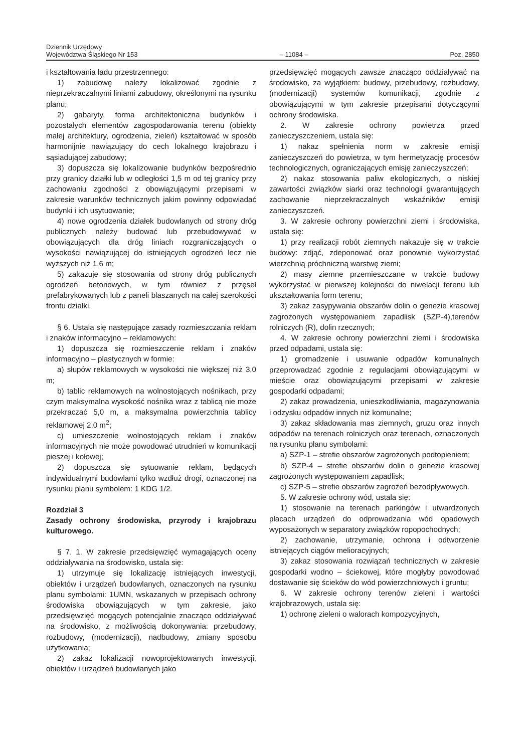Dziennik Urzędowy
Województwa Śląskiego Nr 153
– 11084 –
Poz. 2850
i kształtowania ładu przestrzennego:
1) zabudowę należy lokalizować zgodnie z nieprzekraczalnymi liniami zabudowy, określonymi na rysunku planu;
2) gabaryty, forma architektoniczna budynków i pozostałych elementów zagospodarowania terenu (obiekty małej architektury, ogrodzenia, zieleń) kształtować w sposób harmonijnie nawiązujący do cech lokalnego krajobrazu i sąsiadującej zabudowy;
3) dopuszcza się lokalizowanie budynków bezpośrednio przy granicy działki lub w odległości 1,5 m od tej granicy przy zachowaniu zgodności z obowiązującymi przepisami w zakresie warunków technicznych jakim powinny odpowiadać budynki i ich usytuowanie;
4) nowe ogrodzenia działek budowlanych od strony dróg publicznych należy budować lub przebudowywać w obowiązujących dla dróg liniach rozgraniczających o wysokości nawiązującej do istniejących ogrodzeń lecz nie wyższych niż 1,6 m;
5) zakazuje się stosowania od strony dróg publicznych ogrodzeń betonowych, w tym również z przęseł prefabrykowanych lub z paneli blaszanych na całej szerokości frontu działki.
§ 6. Ustala się następujące zasady rozmieszczania reklam i znaków informacyjno – reklamowych:
1) dopuszcza się rozmieszczenie reklam i znaków informacyjno – plastycznych w formie:
a) słupów reklamowych w wysokości nie większej niż 3,0 m;
b) tablic reklamowych na wolnostojących nośnikach, przy czym maksymalna wysokość nośnika wraz z tablicą nie może przekraczać 5,0 m, a maksymalna powierzchnia tablicy reklamowej 2,0 m<sup>2</sup>;
c) umieszczenie wolnostojących reklam i znaków informacyjnych nie może powodować utrudnień w komunikacji pieszej i kołowej;
2) dopuszcza się sytuowanie reklam, będących indywidualnymi budowlami tylko wzdłuż drogi, oznaczonej na rysunku planu symbolem: 1 KDG 1/2.
Rozdział 3
Zasady ochrony środowiska, przyrody i krajobrazu kulturowego.
§ 7. 1. W zakresie przedsięwzięć wymagających oceny oddziaływania na środowisko, ustala się:
1) utrzymuje się lokalizację istniejących inwestycji, obiektów i urządzeń budowlanych, oznaczonych na rysunku planu symbolami: 1UMN, wskazanych w przepisach ochrony środowiska obowiązujących w tym zakresie, jako przedsięwzięć mogących potencjalnie znacząco oddziaływać na środowisko, z możliwością dokonywania: przebudowy, rozbudowy, (modernizacji), nadbudowy, zmiany sposobu użytkowania;
2) zakaz lokalizacji nowoprojektowanych inwestycji, obiektów i urządzeń budowlanych jako
przedsięwzięć mogących zawsze znacząco oddziaływać na środowisko, za wyjątkiem: budowy, przebudowy, rozbudowy, (modernizacji) systemów komunikacji, zgodnie z obowiązującymi w tym zakresie przepisami dotyczącymi ochrony środowiska.
2. W zakresie ochrony powietrza przed zanieczyszczeniem, ustala się:
1) nakaz spełnienia norm w zakresie emisji zanieczyszczeń do powietrza, w tym hermetyzację procesów technologicznych, ograniczających emisję zanieczyszczeń;
2) nakaz stosowania paliw ekologicznych, o niskiej zawartości związków siarki oraz technologii gwarantujących zachowanie nieprzekraczalnych wskaźników emisji zanieczyszczeń.
3. W zakresie ochrony powierzchni ziemi i środowiska, ustala się:
1) przy realizacji robót ziemnych nakazuje się w trakcie budowy: zdjąć, zdeponować oraz ponownie wykorzystać wierzchnią próchniczną warstwę ziemi;
2) masy ziemne przemieszczane w trakcie budowy wykorzystać w pierwszej kolejności do niwelacji terenu lub ukształtowania form terenu;
3) zakaz zasypywania obszarów dolin o genezie krasowej zagrożonych występowaniem zapadlisk (SZP-4),terenów rolniczych (R), dolin rzecznych;
4. W zakresie ochrony powierzchni ziemi i środowiska przed odpadami, ustala się:
1) gromadzenie i usuwanie odpadów komunalnych przeprowadzać zgodnie z regulacjami obowiązującymi w mieście oraz obowiązującymi przepisami w zakresie gospodarki odpadami;
2) zakaz prowadzenia, unieszkodliwiania, magazynowania i odzysku odpadów innych niż komunalne;
3) zakaz składowania mas ziemnych, gruzu oraz innych odpadów na terenach rolniczych oraz terenach, oznaczonych na rysunku planu symbolami:
a) SZP-1 – strefie obszarów zagrożonych podtopieniem;
b) SZP-4 – strefie obszarów dolin o genezie krasowej zagrożonych występowaniem zapadlisk;
c) SZP-5 – strefie obszarów zagrożeń bezodpływowych.
5. W zakresie ochrony wód, ustala się:
1) stosowanie na terenach parkingów i utwardzonych placach urządzeń do odprowadzania wód opadowych wyposażonych w separatory związków ropopochodnych;
2) zachowanie, utrzymanie, ochrona i odtworzenie istniejących ciągów melioracyjnych;
3) zakaz stosowania rozwiązań technicznych w zakresie gospodarki wodno – ściekowej, które mogłyby powodować dostawanie się ścieków do wód powierzchniowych i gruntu;
6. W zakresie ochrony terenów zieleni i wartości krajobrazowych, ustala się:
1) ochronę zieleni o walorach kompozycyjnych,